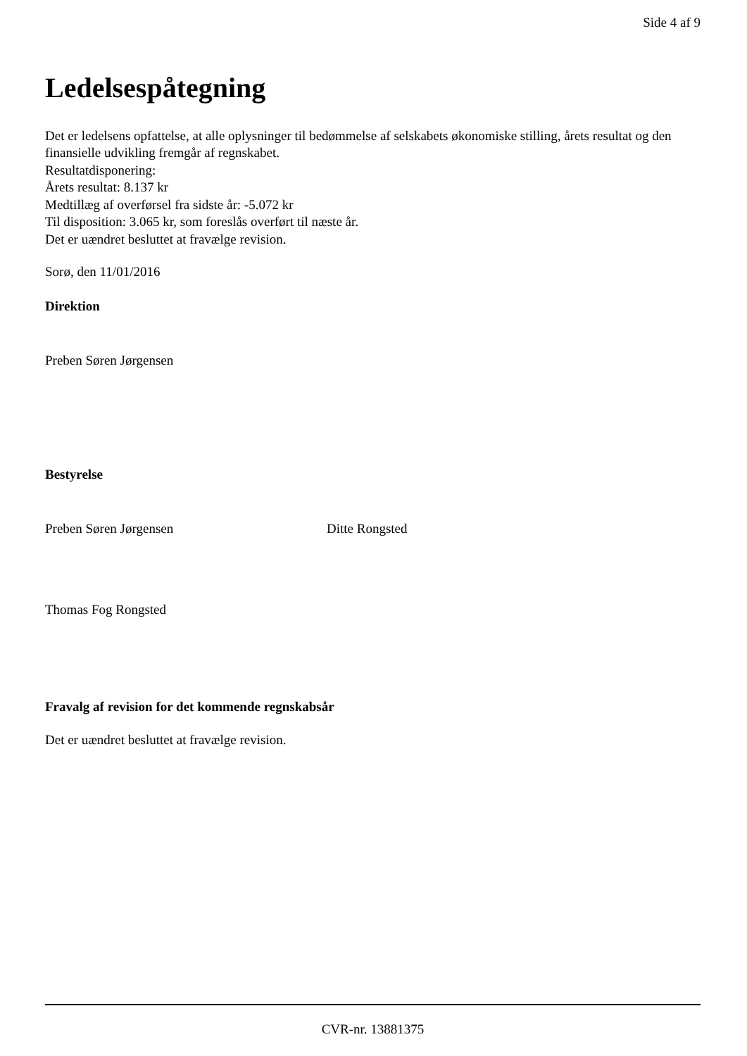Side 4 af 9
Ledelsespåtegning
Det er ledelsens opfattelse, at alle oplysninger til bedømmelse af selskabets økonomiske stilling, årets resultat og den finansielle udvikling fremgår af regnskabet.
Resultatdisponering:
Årets resultat: 8.137 kr
Medtillæg af overførsel fra sidste år: -5.072 kr
Til disposition: 3.065 kr, som foreslås overført til næste år.
Det er uændret besluttet at fravælge revision.
Sorø, den 11/01/2016
Direktion
Preben Søren Jørgensen
Bestyrelse
Preben Søren Jørgensen Ditte Rongsted
Thomas Fog Rongsted
Fravalg af revision for det kommende regnskabsår
Det er uændret besluttet at fravælge revision.
CVR-nr. 13881375